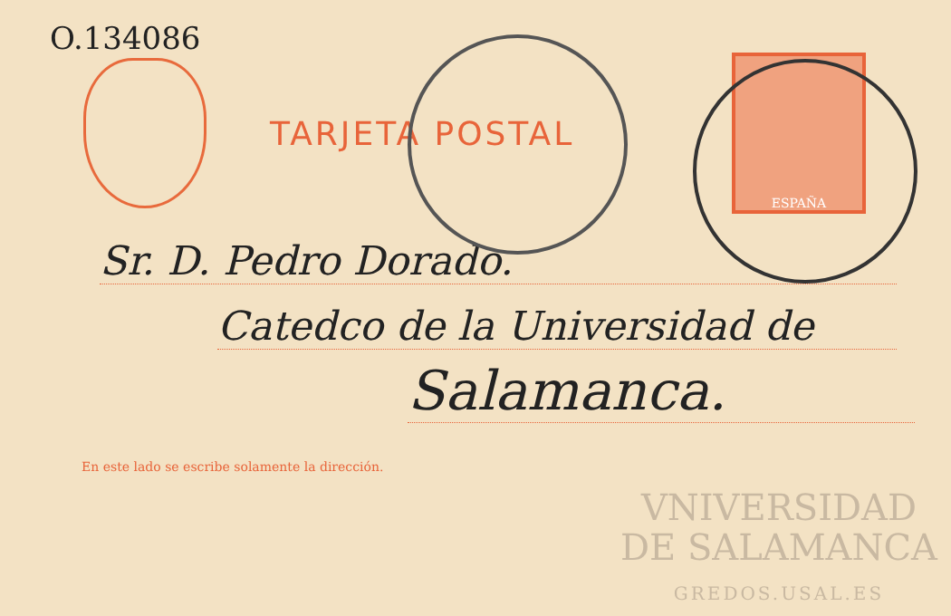O.134086
TARJETA POSTAL
ESPAÑA
Sr. D. Pedro Dorado.
Catedco de la Universidad de
Salamanca.
En este lado se escribe solamente la dirección.
VNIVERSIDAD
DE SALAMANCA
GREDOS.USAL.ES